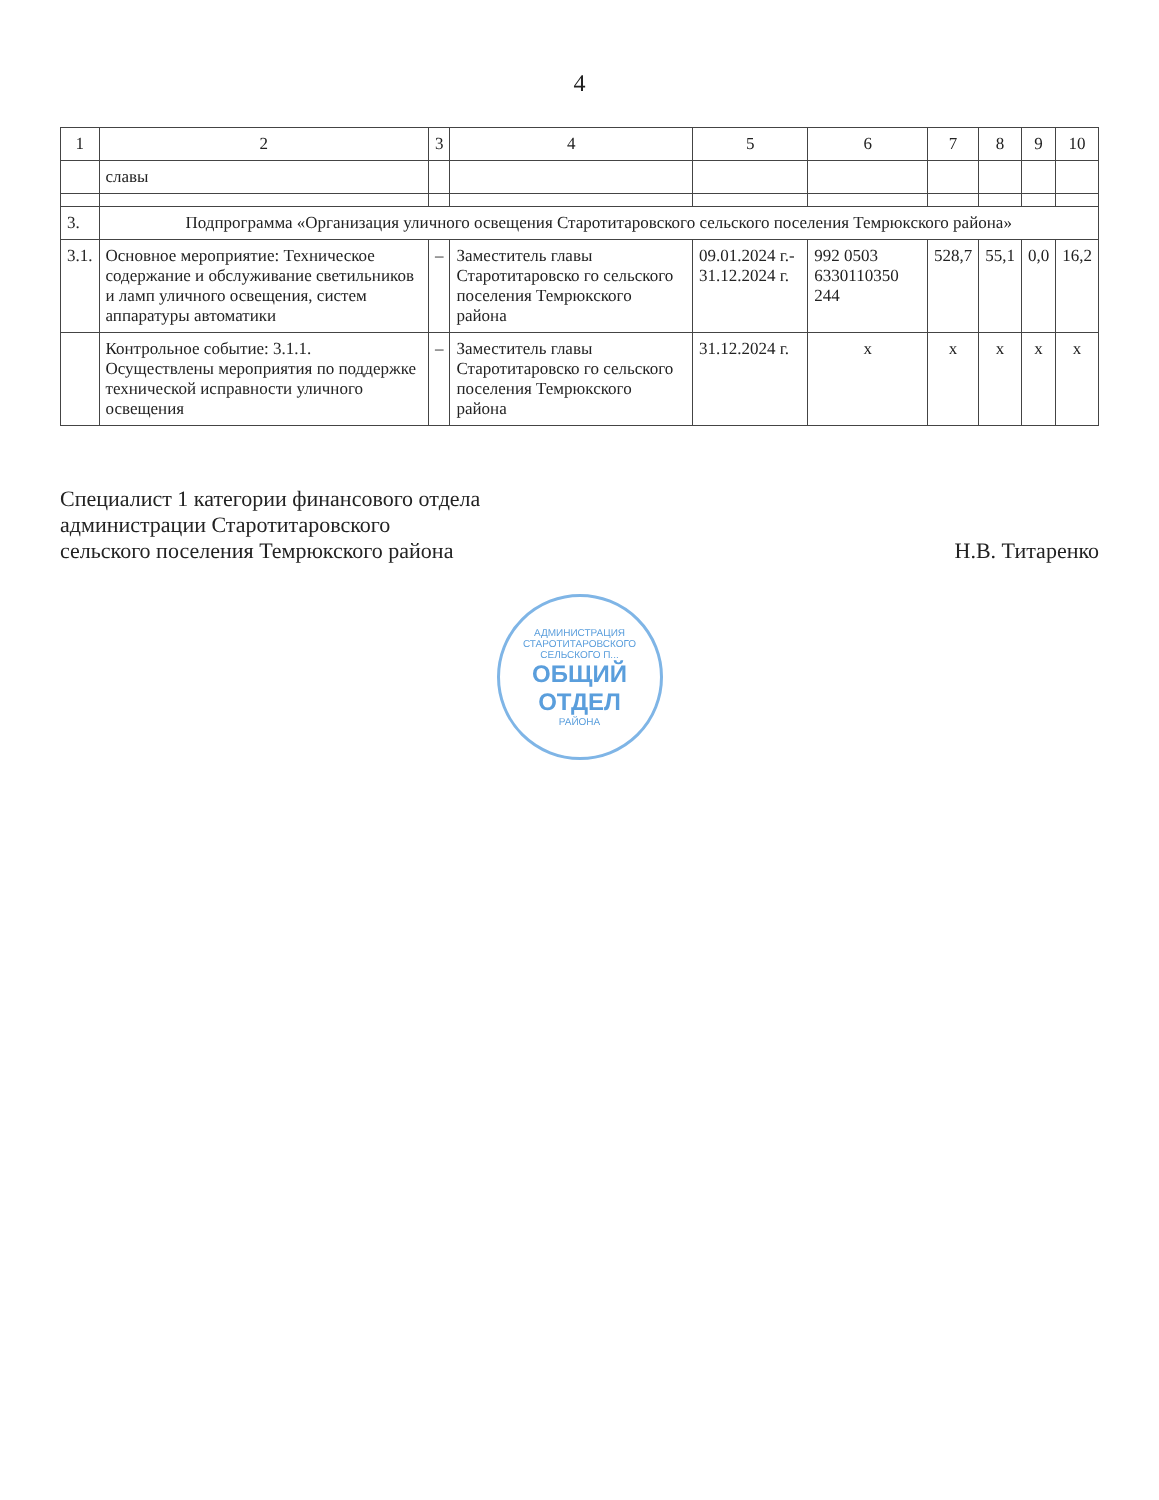4
| 1 | 2 | 3 | 4 | 5 | 6 | 7 | 8 | 9 | 10 |
| --- | --- | --- | --- | --- | --- | --- | --- | --- | --- |
| | славы | | | | | | | | |
| 3. | Подпрограмма «Организация уличного освещения Старотитаровского сельского поселения Темрюкского района» | | | | | | | | |
| 3.1. | Основное мероприятие: Техническое содержание и обслуживание светильников и ламп уличного освещения, систем аппаратуры автоматики | – | Заместитель главы Старотитаровско го сельского поселения Темрюкского района | 09.01.2024 г.- 31.12.2024 г. | 992 0503 6330110350 244 | 528,7 | 55,1 | 0,0 | 16,2 |
| | Контрольное событие: 3.1.1. Осуществлены мероприятия по поддержке технической исправности уличного освещения | – | Заместитель главы Старотитаровско го сельского поселения Темрюкского района | 31.12.2024 г. | х | х | х | х | х |
Специалист 1 категории финансового отдела
администрации Старотитаровского
сельского поселения Темрюкского района
Н.В. Титаренко
АДМИНИСТРАЦИЯ СТАРОТИТАРОВСКОГО СЕЛЬСКОГО П...
ОБЩИЙ
ОТДЕЛ
РАЙОНА